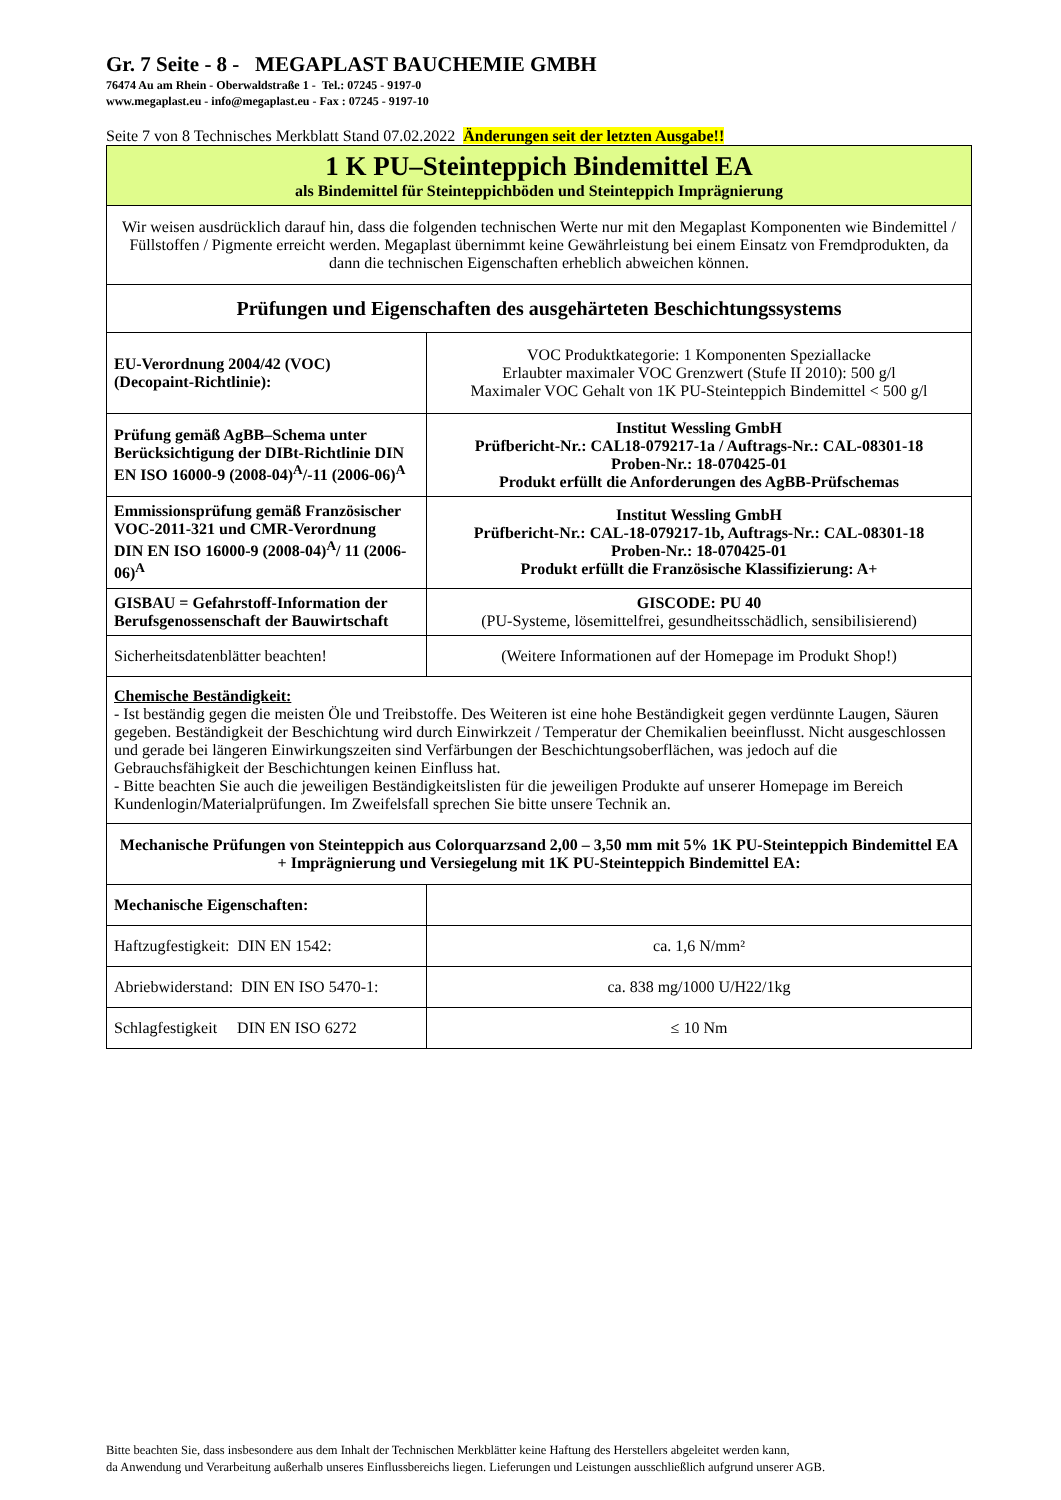Gr. 7 Seite - 8 - MEGAPLAST BAUCHEMIE GMBH
76474 Au am Rhein - Oberwaldstraße 1 - Tel.: 07245 - 9197-0
www.megaplast.eu - info@megaplast.eu - Fax : 07245 - 9197-10
Seite 7 von 8 Technisches Merkblatt Stand 07.02.2022 Änderungen seit der letzten Ausgabe!!
| 1 K PU–Steinteppich Bindemittel EA als Bindemittel für Steinteppichböden und Steinteppich Imprägnierung | |
| Wir weisen ausdrücklich darauf hin, dass die folgenden technischen Werte nur mit den Megaplast Komponenten wie Bindemittel / Füllstoffen / Pigmente erreicht werden. Megaplast übernimmt keine Gewährleistung bei einem Einsatz von Fremdprodukten, da dann die technischen Eigenschaften erheblich abweichen können. | |
| Prüfungen und Eigenschaften des ausgehärteten Beschichtungssystems | |
| EU-Verordnung 2004/42 (VOC) (Decopaint-Richtlinie): | VOC Produktkategorie: 1 Komponenten Speziallacke Erlaubter maximaler VOC Grenzwert (Stufe II 2010): 500 g/l Maximaler VOC Gehalt von 1K PU-Steinteppich Bindemittel < 500 g/l |
| Prüfung gemäß AgBB–Schema unter Berücksichtigung der DIBt-Richtlinie DIN EN ISO 16000-9 (2008-04)<sup>A</sup>/-11 (2006-06)<sup>A</sup> | Institut Wessling GmbH Prüfbericht-Nr.: CAL18-079217-1a / Auftrags-Nr.: CAL-08301-18 Proben-Nr.: 18-070425-01 Produkt erfüllt die Anforderungen des AgBB-Prüfschemas |
| Emmissionsprüfung gemäß Französischer VOC-2011-321 und CMR-Verordnung DIN EN ISO 16000-9 (2008-04)<sup>A</sup>/ 11 (2006-06)<sup>A</sup> | Institut Wessling GmbH Prüfbericht-Nr.: CAL-18-079217-1b, Auftrags-Nr.: CAL-08301-18 Proben-Nr.: 18-070425-01 Produkt erfüllt die Französische Klassifizierung: A+ |
| GISBAU = Gefahrstoff-Information der Berufsgenossenschaft der Bauwirtschaft | GISCODE: PU 40 (PU-Systeme, lösemittelfrei, gesundheitsschädlich, sensibilisierend) |
| Sicherheitsdatenblätter beachten! | (Weitere Informationen auf der Homepage im Produkt Shop!) |
| Chemische Beständigkeit: - Ist beständig gegen die meisten Öle und Treibstoffe. Des Weiteren ist eine hohe Beständigkeit gegen verdünnte Laugen, Säuren gegeben. Beständigkeit der Beschichtung wird durch Einwirkzeit / Temperatur der Chemikalien beeinflusst. Nicht ausgeschlossen und gerade bei längeren Einwirkungszeiten sind Verfärbungen der Beschichtungsoberflächen, was jedoch auf die Gebrauchsfähigkeit der Beschichtungen keinen Einfluss hat. - Bitte beachten Sie auch die jeweiligen Beständigkeitslisten für die jeweiligen Produkte auf unserer Homepage im Bereich Kundenlogin/Materialprüfungen. Im Zweifelsfall sprechen Sie bitte unsere Technik an. | |
| Mechanische Prüfungen von Steinteppich aus Colorquarzsand 2,00 – 3,50 mm mit 5% 1K PU-Steinteppich Bindemittel EA + Imprägnierung und Versiegelung mit 1K PU-Steinteppich Bindemittel EA: | |
| Mechanische Eigenschaften: | |
| Haftzugfestigkeit: DIN EN 1542: | ca. 1,6 N/mm² |
| Abriebwiderstand: DIN EN ISO 5470-1: | ca. 838 mg/1000 U/H22/1kg |
| Schlagfestigkeit DIN EN ISO 6272 | ≤ 10 Nm |
Bitte beachten Sie, dass insbesondere aus dem Inhalt der Technischen Merkblätter keine Haftung des Herstellers abgeleitet werden kann,
da Anwendung und Verarbeitung außerhalb unseres Einflussbereichs liegen. Lieferungen und Leistungen ausschließlich aufgrund unserer AGB.